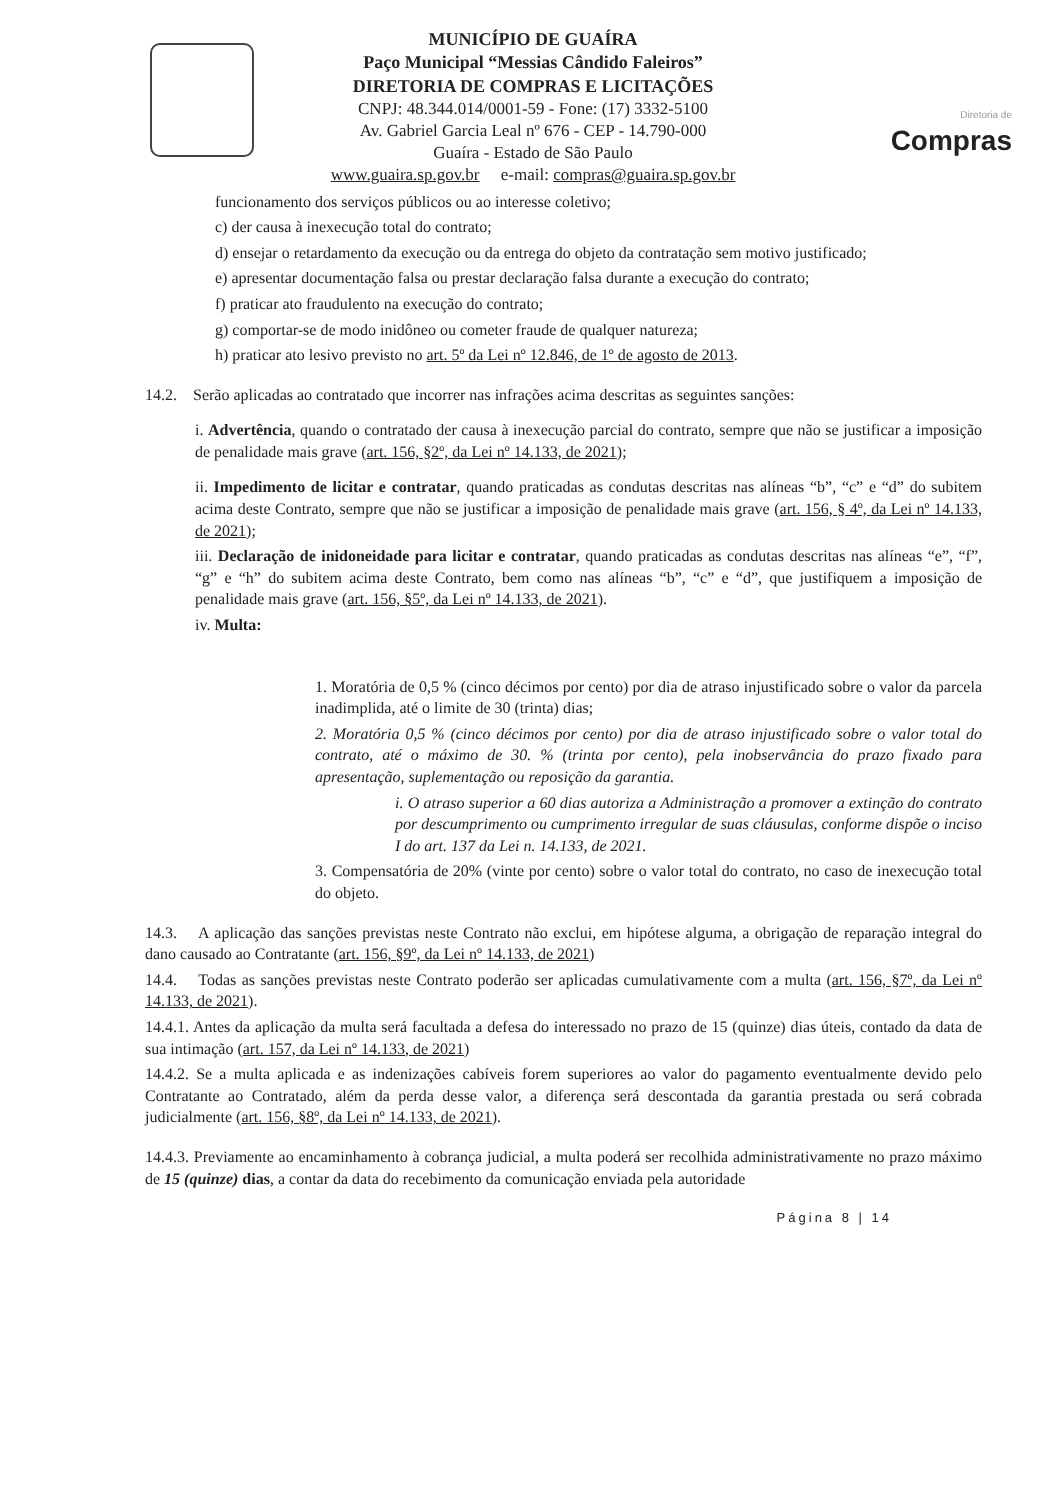MUNICÍPIO DE GUAÍRA
Paço Municipal “Messias Cândido Faleiros”
DIRETORIA DE COMPRAS E LICITAÇÕES
CNPJ: 48.344.014/0001-59 - Fone: (17) 3332-5100
Av. Gabriel Garcia Leal nº 676 - CEP - 14.790-000
Guaíra - Estado de São Paulo
www.guaira.sp.gov.br e-mail: compras@guaira.sp.gov.br
Diretoria de
Compras
funcionamento dos serviços públicos ou ao interesse coletivo;
c) der causa à inexecução total do contrato;
d) ensejar o retardamento da execução ou da entrega do objeto da contratação sem motivo justificado;
e) apresentar documentação falsa ou prestar declaração falsa durante a execução do contrato;
f) praticar ato fraudulento na execução do contrato;
g) comportar-se de modo inidôneo ou cometer fraude de qualquer natureza;
h) praticar ato lesivo previsto no art. 5º da Lei nº 12.846, de 1º de agosto de 2013.
14.2. Serão aplicadas ao contratado que incorrer nas infrações acima descritas as seguintes sanções:
i. Advertência, quando o contratado der causa à inexecução parcial do contrato, sempre que não se justificar a imposição de penalidade mais grave (art. 156, §2º, da Lei nº 14.133, de 2021);
ii. Impedimento de licitar e contratar, quando praticadas as condutas descritas nas alíneas “b”, “c” e “d” do subitem acima deste Contrato, sempre que não se justificar a imposição de penalidade mais grave (art. 156, § 4º, da Lei nº 14.133, de 2021);
iii. Declaração de inidoneidade para licitar e contratar, quando praticadas as condutas descritas nas alíneas “e”, “f”, “g” e “h” do subitem acima deste Contrato, bem como nas alíneas “b”, “c” e “d”, que justifiquem a imposição de penalidade mais grave (art. 156, §5º, da Lei nº 14.133, de 2021).
iv. Multa:
1. Moratória de 0,5 % (cinco décimos por cento) por dia de atraso injustificado sobre o valor da parcela inadimplida, até o limite de 30 (trinta) dias;
2. Moratória 0,5 % (cinco décimos por cento) por dia de atraso injustificado sobre o valor total do contrato, até o máximo de 30. % (trinta por cento), pela inobservância do prazo fixado para apresentação, suplementação ou reposição da garantia.
i. O atraso superior a 60 dias autoriza a Administração a promover a extinção do contrato por descumprimento ou cumprimento irregular de suas cláusulas, conforme dispõe o inciso I do art. 137 da Lei n. 14.133, de 2021.
3. Compensatória de 20% (vinte por cento) sobre o valor total do contrato, no caso de inexecução total do objeto.
14.3. A aplicação das sanções previstas neste Contrato não exclui, em hipótese alguma, a obrigação de reparação integral do dano causado ao Contratante (art. 156, §9º, da Lei nº 14.133, de 2021)
14.4. Todas as sanções previstas neste Contrato poderão ser aplicadas cumulativamente com a multa (art. 156, §7º, da Lei nº 14.133, de 2021).
14.4.1. Antes da aplicação da multa será facultada a defesa do interessado no prazo de 15 (quinze) dias úteis, contado da data de sua intimação (art. 157, da Lei nº 14.133, de 2021)
14.4.2. Se a multa aplicada e as indenizações cabíveis forem superiores ao valor do pagamento eventualmente devido pelo Contratante ao Contratado, além da perda desse valor, a diferença será descontada da garantia prestada ou será cobrada judicialmente (art. 156, §8º, da Lei nº 14.133, de 2021).
14.4.3. Previamente ao encaminhamento à cobrança judicial, a multa poderá ser recolhida administrativamente no prazo máximo de 15 (quinze) dias, a contar da data do recebimento da comunicação enviada pela autoridade
Página 8 | 14